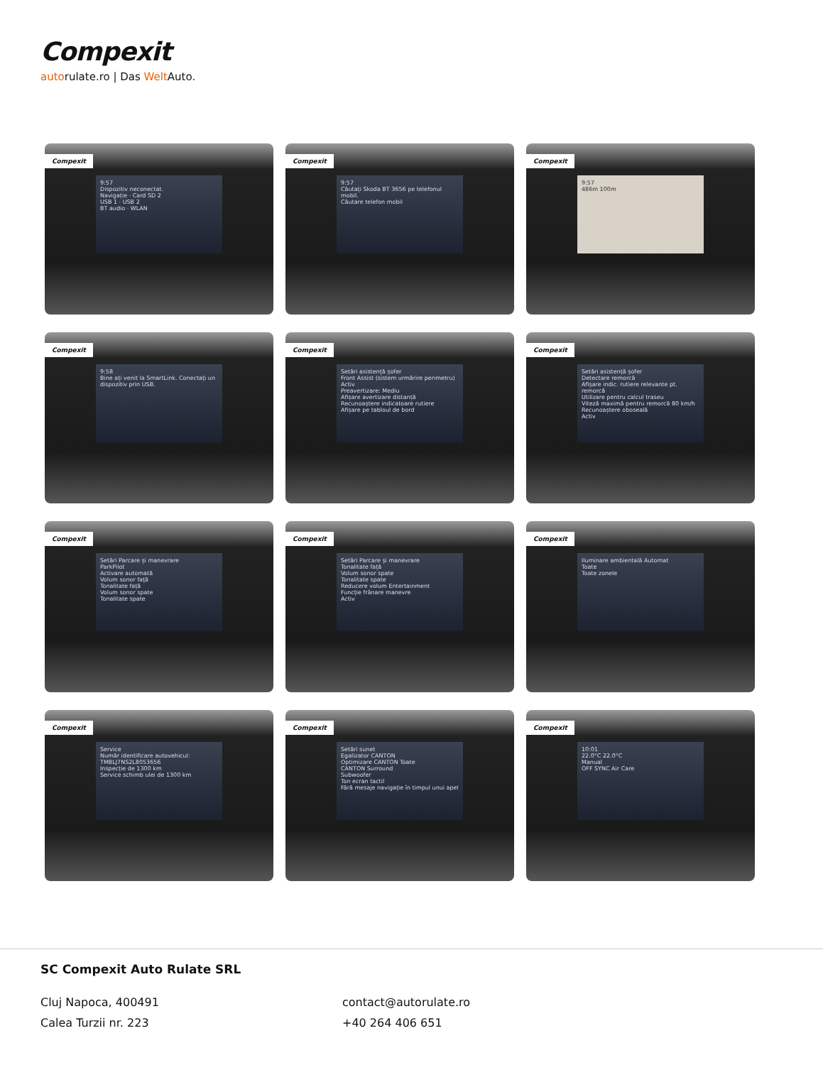Compexit
autorulate.ro | Das Welt Auto.
Compexit
9:57
Dispozitiv neconectat.
Navigație · Card SD 2
USB 1 · USB 2
BT audio · WLAN
Compexit
9:57
Căutați Skoda BT 3656 pe telefonul mobil.
Căutare telefon mobil
Compexit
9:57
486m 100m
Compexit
9:58
Bine ați venit la SmartLink. Conectați un dispozitiv prin USB.
Compexit
Setări asistență șofer
Front Assist (sistem urmărire perimetru)
Activ
Preavertizare: Mediu
Afișare avertizare distanță
Recunoaștere indicatoare rutiere
Afișare pe tabloul de bord
Compexit
Setări asistență șofer
Detectare remorcă
Afișare indic. rutiere relevante pt. remorcă
Utilizare pentru calcul traseu
Viteză maximă pentru remorcă 80 km/h
Recunoaștere oboseală
Activ
Compexit
Setări Parcare și manevrare
ParkPilot
Activare automată
Volum sonor față
Tonalitate față
Volum sonor spate
Tonalitate spate
Compexit
Setări Parcare și manevrare
Tonalitate față
Volum sonor spate
Tonalitate spate
Reducere volum Entertainment
Funcție frânare manevre
Activ
Compexit
Iluminare ambientală Automat
Toate
Toate zonele
Compexit
Service
Număr identificare autovehicul: TMBLJ7NS2L8053656
Inspecție de 1300 km
Service schimb ulei de 1300 km
Compexit
Setări sunet
Egalizator CANTON
Optimizare CANTON Toate
CANTON Surround
Subwoofer
Ton ecran tactil
Fără mesaje navigație în timpul unui apel
Compexit
10:01
22.0°C 22.0°C
Manual
OFF SYNC Air Care
SC Compexit Auto Rulate SRL
Cluj Napoca, 400491
Calea Turzii nr. 223
contact@autorulate.ro
+40 264 406 651